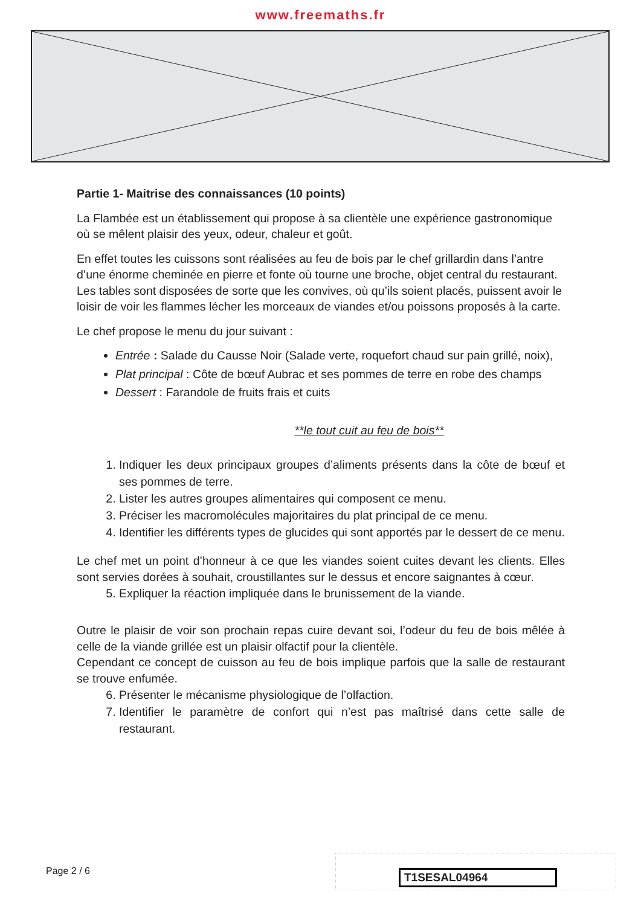www.freemaths.fr
Partie 1- Maitrise des connaissances (10 points)
La Flambée est un établissement qui propose à sa clientèle une expérience gastronomique où se mêlent plaisir des yeux, odeur, chaleur et goût.
En effet toutes les cuissons sont réalisées au feu de bois par le chef grillardin dans l’antre d’une énorme cheminée en pierre et fonte où tourne une broche, objet central du restaurant. Les tables sont disposées de sorte que les convives, où qu’ils soient placés, puissent avoir le loisir de voir les flammes lécher les morceaux de viandes et/ou poissons proposés à la carte.
Le chef propose le menu du jour suivant :
Entrée : Salade du Causse Noir (Salade verte, roquefort chaud sur pain grillé, noix),
Plat principal : Côte de bœuf Aubrac et ses pommes de terre en robe des champs
Dessert : Farandole de fruits frais et cuits
**le tout cuit au feu de bois**
1. Indiquer les deux principaux groupes d’aliments présents dans la côte de bœuf et ses pommes de terre.
2. Lister les autres groupes alimentaires qui composent ce menu.
3. Préciser les macromolécules majoritaires du plat principal de ce menu.
4. Identifier les différents types de glucides qui sont apportés par le dessert de ce menu.
Le chef met un point d’honneur à ce que les viandes soient cuites devant les clients. Elles sont servies dorées à souhait, croustillantes sur le dessus et encore saignantes à cœur.
5. Expliquer la réaction impliquée dans le brunissement de la viande.
Outre le plaisir de voir son prochain repas cuire devant soi, l’odeur du feu de bois mêlée à celle de la viande grillée est un plaisir olfactif pour la clientèle.
Cependant ce concept de cuisson au feu de bois implique parfois que la salle de restaurant se trouve enfumée.
6. Présenter le mécanisme physiologique de l’olfaction.
7. Identifier le paramètre de confort qui n’est pas maîtrisé dans cette salle de restaurant.
Page 2 / 6 T1SESAL04964